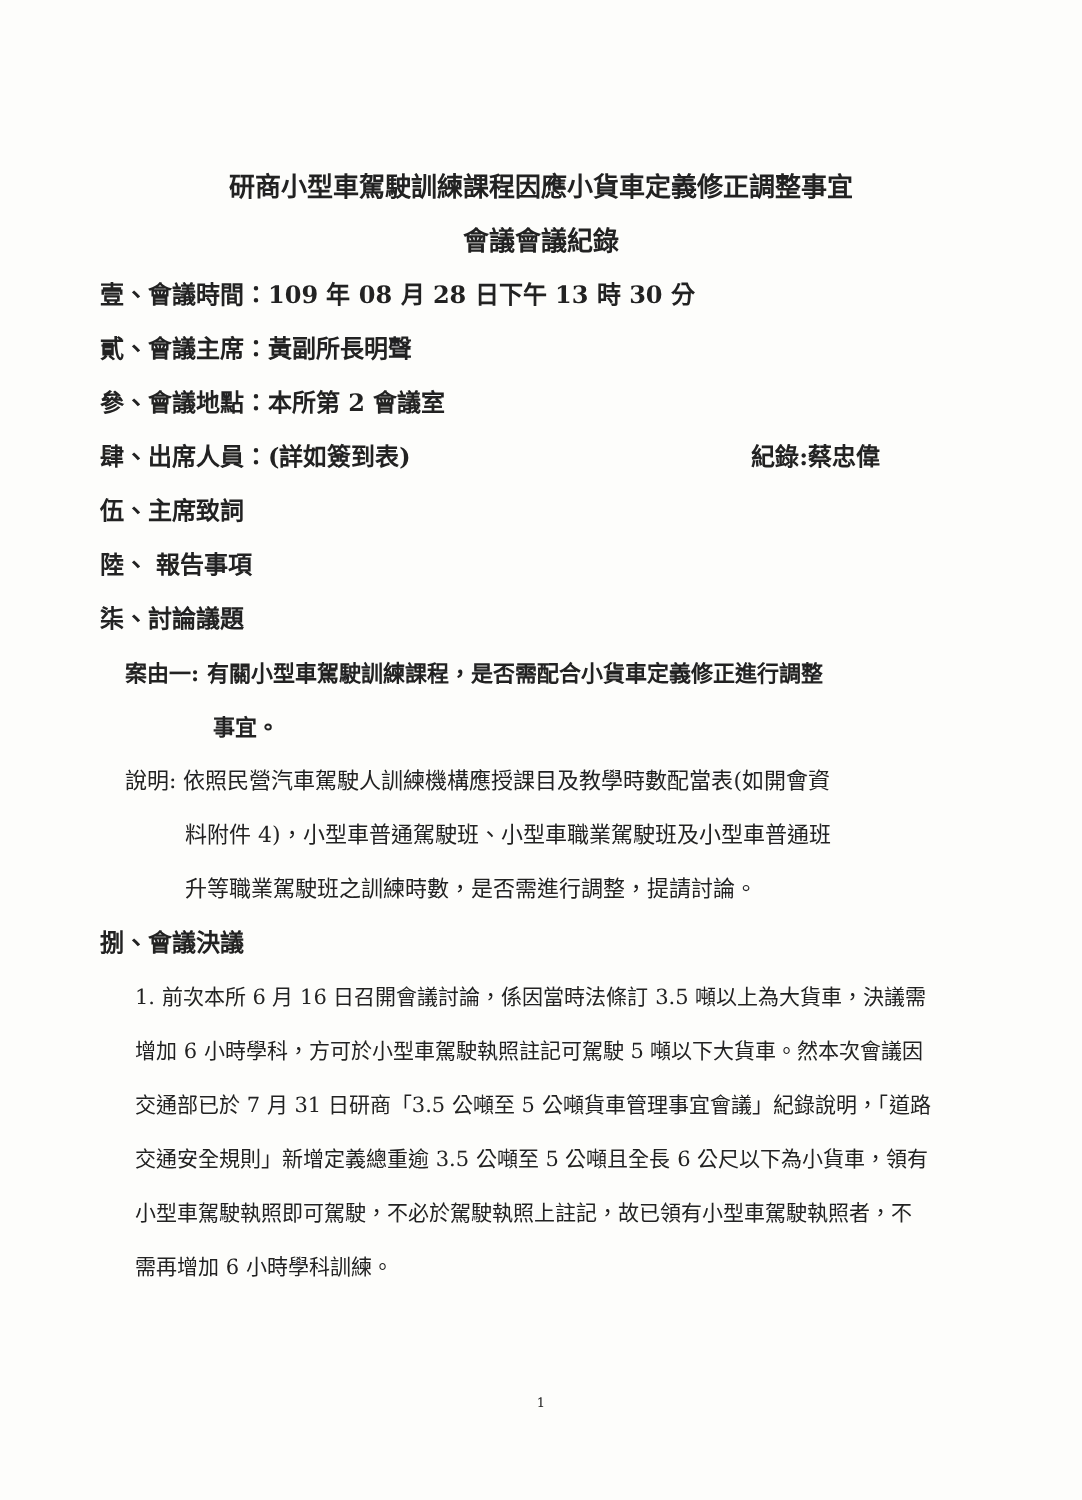研商小型車駕駛訓練課程因應小貨車定義修正調整事宜
會議會議紀錄
壹、會議時間：109 年 08 月 28 日下午 13 時 30 分
貳、會議主席：黃副所長明聲
參、會議地點：本所第 2 會議室
肆、出席人員：(詳如簽到表) 紀錄:蔡忠偉
伍、主席致詞
陸、 報告事項
柒、討論議題
案由一: 有關小型車駕駛訓練課程，是否需配合小貨車定義修正進行調整
事宜。
說明: 依照民營汽車駕駛人訓練機構應授課目及教學時數配當表(如開會資
料附件 4)，小型車普通駕駛班、小型車職業駕駛班及小型車普通班
升等職業駕駛班之訓練時數，是否需進行調整，提請討論。
捌、會議決議
1. 前次本所 6 月 16 日召開會議討論，係因當時法條訂 3.5 噸以上為大貨車，決議需增加 6 小時學科，方可於小型車駕駛執照註記可駕駛 5 噸以下大貨車。然本次會議因交通部已於 7 月 31 日研商「3.5 公噸至 5 公噸貨車管理事宜會議」紀錄說明，「道路交通安全規則」新增定義總重逾 3.5 公噸至 5 公噸且全長 6 公尺以下為小貨車，領有小型車駕駛執照即可駕駛，不必於駕駛執照上註記，故已領有小型車駕駛執照者，不需再增加 6 小時學科訓練。
1